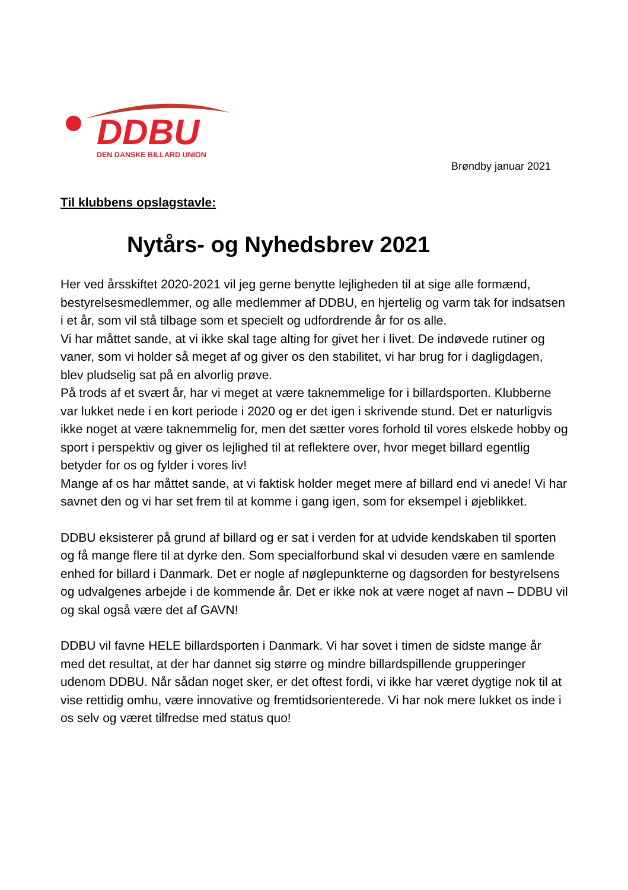DDBU
DEN DANSKE BILLARD UNION
Brøndby januar 2021
Til klubbens opslagstavle:
Nytårs- og Nyhedsbrev 2021
Her ved årsskiftet 2020-2021 vil jeg gerne benytte lejligheden til at sige alle formænd, bestyrelsesmedlemmer, og alle medlemmer af DDBU, en hjertelig og varm tak for indsatsen i et år, som vil stå tilbage som et specielt og udfordrende år for os alle.
Vi har måttet sande, at vi ikke skal tage alting for givet her i livet. De indøvede rutiner og vaner, som vi holder så meget af og giver os den stabilitet, vi har brug for i dagligdagen, blev pludselig sat på en alvorlig prøve.
På trods af et svært år, har vi meget at være taknemmelige for i billardsporten. Klubberne var lukket nede i en kort periode i 2020 og er det igen i skrivende stund. Det er naturligvis ikke noget at være taknemmelig for, men det sætter vores forhold til vores elskede hobby og sport i perspektiv og giver os lejlighed til at reflektere over, hvor meget billard egentlig betyder for os og fylder i vores liv!
Mange af os har måttet sande, at vi faktisk holder meget mere af billard end vi anede! Vi har savnet den og vi har set frem til at komme i gang igen, som for eksempel i øjeblikket.
DDBU eksisterer på grund af billard og er sat i verden for at udvide kendskaben til sporten og få mange flere til at dyrke den. Som specialforbund skal vi desuden være en samlende enhed for billard i Danmark. Det er nogle af nøglepunkterne og dagsorden for bestyrelsens og udvalgenes arbejde i de kommende år. Det er ikke nok at være noget af navn – DDBU vil og skal også være det af GAVN!
DDBU vil favne HELE billardsporten i Danmark. Vi har sovet i timen de sidste mange år med det resultat, at der har dannet sig større og mindre billardspillende grupperinger udenom DDBU. Når sådan noget sker, er det oftest fordi, vi ikke har været dygtige nok til at vise rettidig omhu, være innovative og fremtidsorienterede. Vi har nok mere lukket os inde i os selv og været tilfredse med status quo!